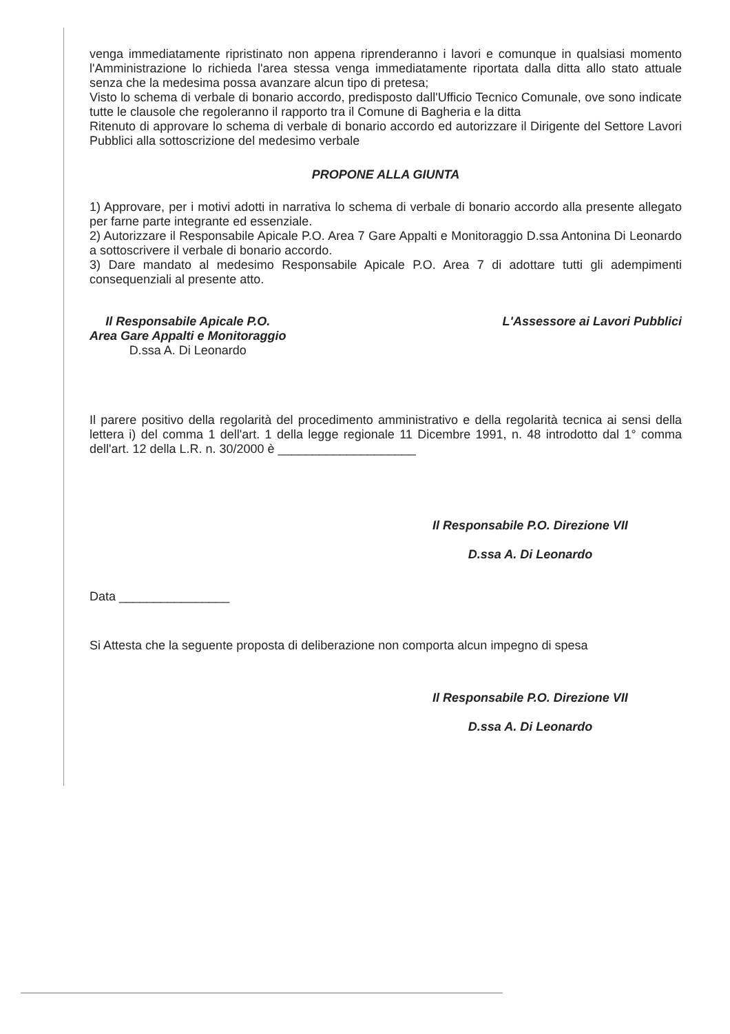venga immediatamente ripristinato non appena riprenderanno i lavori e comunque in qualsiasi momento l'Amministrazione lo richieda l'area stessa venga immediatamente riportata dalla ditta allo stato attuale senza che la medesima possa avanzare alcun tipo di pretesa;
Visto lo schema di verbale di bonario accordo, predisposto dall'Ufficio Tecnico Comunale, ove sono indicate tutte le clausole che regoleranno il rapporto tra il Comune di Bagheria e la ditta
Ritenuto di approvare lo schema di verbale di bonario accordo ed autorizzare il Dirigente del Settore Lavori Pubblici alla sottoscrizione del medesimo verbale
PROPONE ALLA GIUNTA
1) Approvare, per i motivi adotti in narrativa lo schema di verbale di bonario accordo alla presente allegato per farne parte integrante ed essenziale.
2) Autorizzare il Responsabile Apicale P.O. Area 7 Gare Appalti e Monitoraggio D.ssa Antonina Di Leonardo a sottoscrivere il verbale di bonario accordo.
3) Dare mandato al medesimo Responsabile Apicale P.O. Area 7 di adottare tutti gli adempimenti consequenziali al presente atto.
Il Responsabile Apicale P.O.
Area Gare Appalti e Monitoraggio
D.ssa A. Di Leonardo
L'Assessore ai Lavori Pubblici
Il parere positivo della regolarità del procedimento amministrativo e della regolarità tecnica ai sensi della lettera i) del comma 1 dell'art. 1 della legge regionale 11 Dicembre 1991, n. 48 introdotto dal 1° comma dell'art. 12 della L.R. n. 30/2000 è ____________________
Il Responsabile P.O. Direzione VII
D.ssa A. Di Leonardo
Data ________________
Si Attesta che la seguente proposta di deliberazione non comporta alcun impegno di spesa
Il Responsabile P.O. Direzione VII
D.ssa A. Di Leonardo